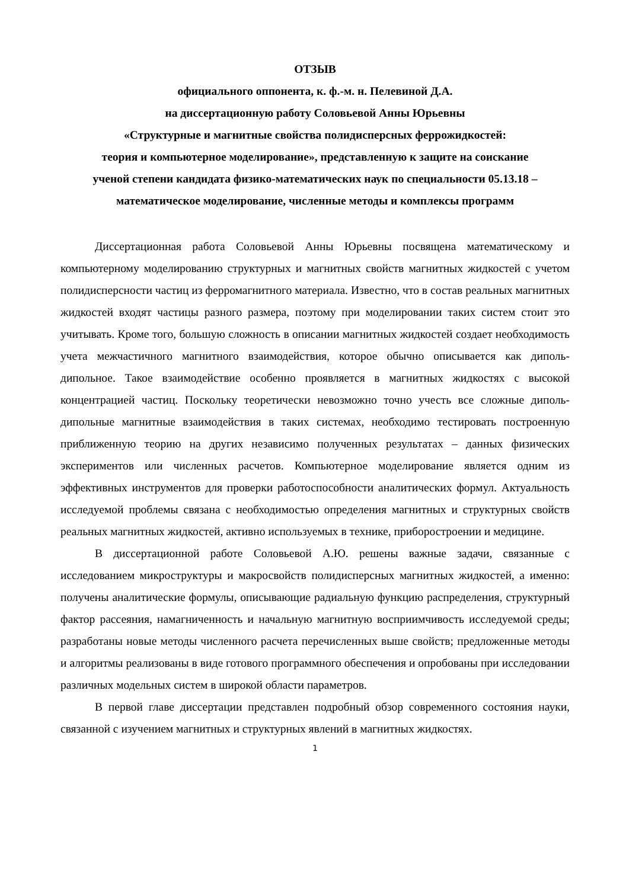ОТЗЫВ
официального оппонента, к. ф.-м. н. Пелевиной Д.А.
на диссертационную работу Соловьевой Анны Юрьевны
«Структурные и магнитные свойства полидисперсных феррожидкостей:
теория и компьютерное моделирование», представленную к защите на соискание
ученой степени кандидата физико-математических наук по специальности 05.13.18 –
математическое моделирование, численные методы и комплексы программ
Диссертационная работа Соловьевой Анны Юрьевны посвящена математическому и компьютерному моделированию структурных и магнитных свойств магнитных жидкостей с учетом полидисперсности частиц из ферромагнитного материала. Известно, что в состав реальных магнитных жидкостей входят частицы разного размера, поэтому при моделировании таких систем стоит это учитывать. Кроме того, большую сложность в описании магнитных жидкостей создает необходимость учета межчастичного магнитного взаимодействия, которое обычно описывается как диполь-дипольное. Такое взаимодействие особенно проявляется в магнитных жидкостях с высокой концентрацией частиц. Поскольку теоретически невозможно точно учесть все сложные диполь-дипольные магнитные взаимодействия в таких системах, необходимо тестировать построенную приближенную теорию на других независимо полученных результатах – данных физических экспериментов или численных расчетов. Компьютерное моделирование является одним из эффективных инструментов для проверки работоспособности аналитических формул. Актуальность исследуемой проблемы связана с необходимостью определения магнитных и структурных свойств реальных магнитных жидкостей, активно используемых в технике, приборостроении и медицине.
В диссертационной работе Соловьевой А.Ю. решены важные задачи, связанные с исследованием микроструктуры и макросвойств полидисперсных магнитных жидкостей, а именно: получены аналитические формулы, описывающие радиальную функцию распределения, структурный фактор рассеяния, намагниченность и начальную магнитную восприимчивость исследуемой среды; разработаны новые методы численного расчета перечисленных выше свойств; предложенные методы и алгоритмы реализованы в виде готового программного обеспечения и опробованы при исследовании различных модельных систем в широкой области параметров.
В первой главе диссертации представлен подробный обзор современного состояния науки, связанной с изучением магнитных и структурных явлений в магнитных жидкостях.
1